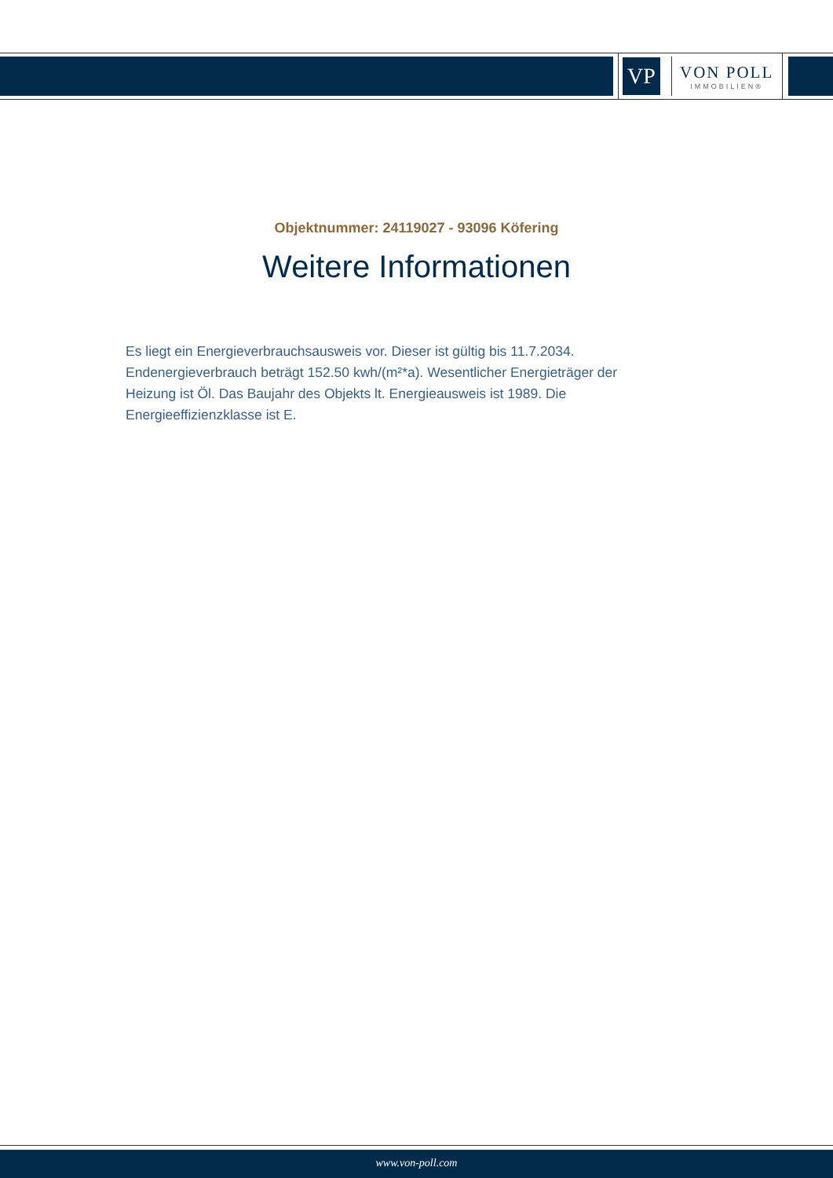VP
VON POLL
IMMOBILIEN®
Objektnummer: 24119027 - 93096 Köfering
Weitere Informationen
Es liegt ein Energieverbrauchsausweis vor. Dieser ist gültig bis 11.7.2034. Endenergieverbrauch beträgt 152.50 kwh/(m²*a). Wesentlicher Energieträger der Heizung ist Öl. Das Baujahr des Objekts lt. Energieausweis ist 1989. Die Energieeffizienzklasse ist E.
www.von-poll.com